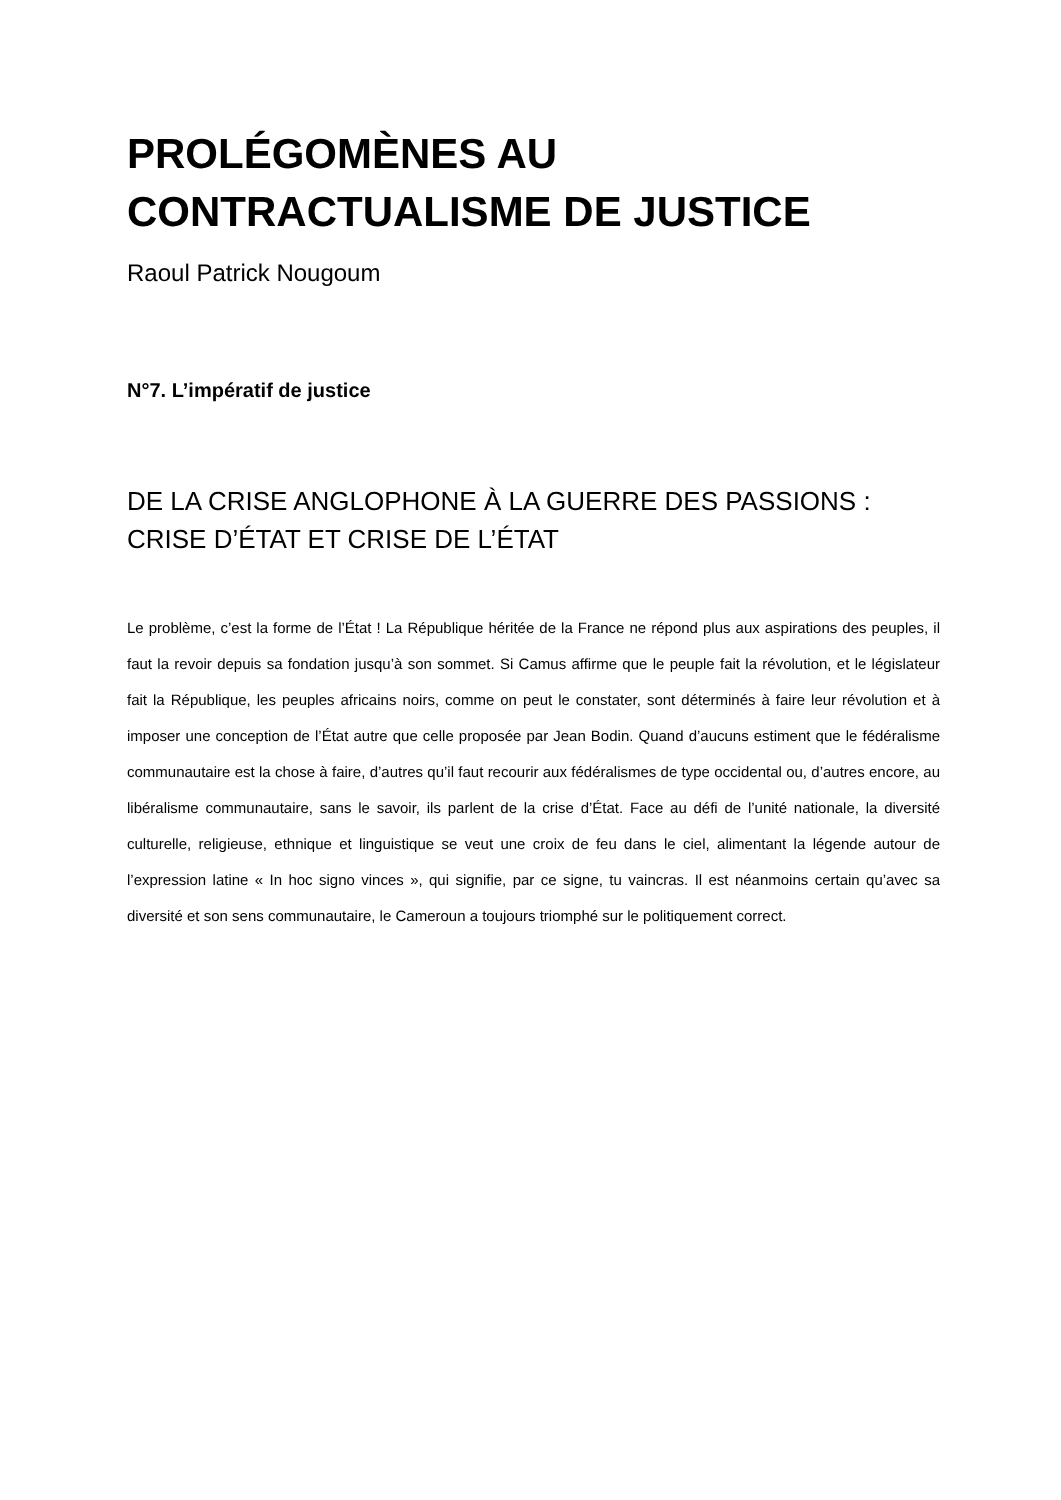PROLÉGOMÈNES AU
CONTRACTUALISME DE JUSTICE
Raoul Patrick Nougoum
N°7. L’impératif de justice
DE LA CRISE ANGLOPHONE À LA GUERRE DES PASSIONS :
CRISE D’ÉTAT ET CRISE DE L’ÉTAT
Le problème, c’est la forme de l’État ! La République héritée de la France ne répond plus aux aspirations des peuples, il faut la revoir depuis sa fondation jusqu’à son sommet. Si Camus affirme que le peuple fait la révolution, et le législateur fait la République, les peuples africains noirs, comme on peut le constater, sont déterminés à faire leur révolution et à imposer une conception de l’État autre que celle proposée par Jean Bodin. Quand d’aucuns estiment que le fédéralisme communautaire est la chose à faire, d’autres qu’il faut recourir aux fédéralismes de type occidental ou, d’autres encore, au libéralisme communautaire, sans le savoir, ils parlent de la crise d’État. Face au défi de l’unité nationale, la diversité culturelle, religieuse, ethnique et linguistique se veut une croix de feu dans le ciel, alimentant la légende autour de l’expression latine « In hoc signo vinces », qui signifie, par ce signe, tu vaincras. Il est néanmoins certain qu’avec sa diversité et son sens communautaire, le Cameroun a toujours triomphé sur le politiquement correct.